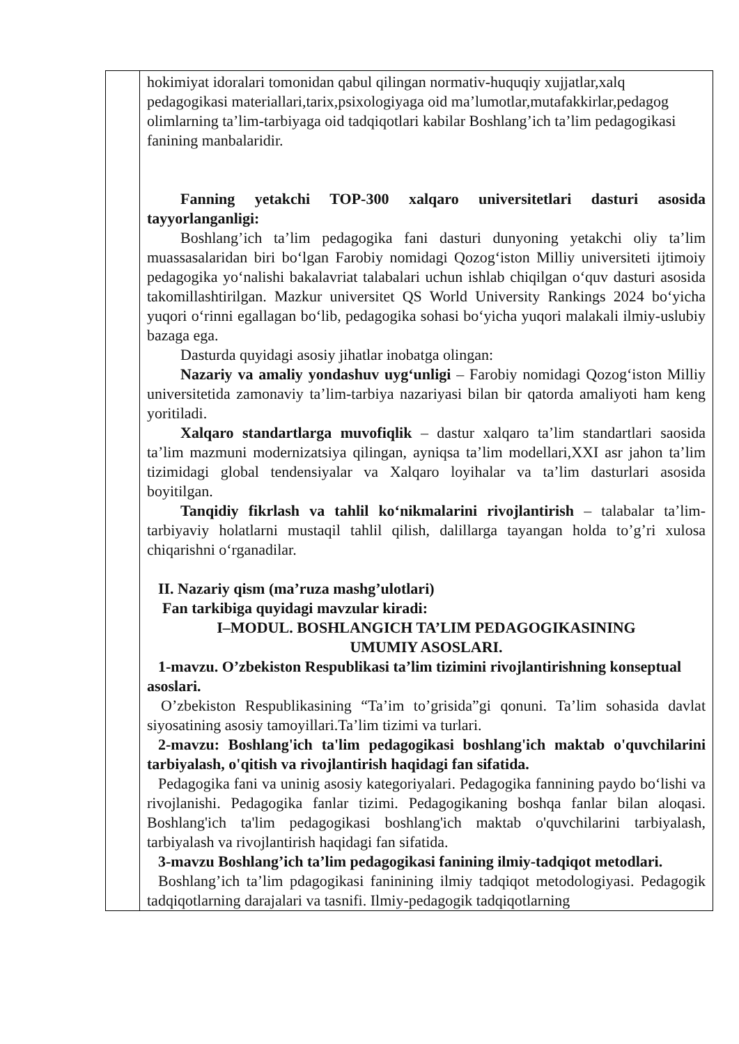| | hokimiyat idoralari tomonidan qabul qilingan normativ-huquqiy xujjatlar,xalq pedagogikasi materiallari,tarix,psixologiyaga oid ma’lumotlar,mutafakkirlar,pedagog olimlarning ta’lim-tarbiyaga oid tadqiqotlari kabilar Boshlang’ich ta’lim pedagogikasi fanining manbalaridir. Fanning yetakchi TOP-300 xalqaro universitetlari dasturi asosida tayyorlanganligi: Boshlang’ich ta’lim pedagogika fani dasturi dunyoning yetakchi oliy ta’lim muassasalaridan biri bo‘lgan Farobiy nomidagi Qozog‘iston Milliy universiteti ijtimoiy pedagogika yo‘nalishi bakalavriat talabalari uchun ishlab chiqilgan o‘quv dasturi asosida takomillashtirilgan. Mazkur universitet QS World University Rankings 2024 bo‘yicha yuqori o‘rinni egallagan bo‘lib, pedagogika sohasi bo‘yicha yuqori malakali ilmiy-uslubiy bazaga ega. Dasturda quyidagi asosiy jihatlar inobatga olingan: Nazariy va amaliy yondashuv uyg‘unligi – Farobiy nomidagi Qozog‘iston Milliy universitetida zamonaviy ta’lim-tarbiya nazariyasi bilan bir qatorda amaliyoti ham keng yoritiladi. Xalqaro standartlarga muvofiqlik – dastur xalqaro ta’lim standartlari saosida ta’lim mazmuni modernizatsiya qilingan, ayniqsa ta’lim modellari,XXI asr jahon ta’lim tizimidagi global tendensiyalar va Xalqaro loyihalar va ta’lim dasturlari asosida boyitilgan. Tanqidiy fikrlash va tahlil ko‘nikmalarini rivojlantirish – talabalar ta’lim-tarbiyaviy holatlarni mustaqil tahlil qilish, dalillarga tayangan holda to’g’ri xulosa chiqarishni o‘rganadilar. II. Nazariy qism (ma’ruza mashg’ulotlari) Fan tarkibiga quyidagi mavzular kiradi: I–MODUL. BOSHLANGICH TA’LIM PEDAGOGIKASINING UMUMIY ASOSLARI. 1-mavzu. O’zbekiston Respublikasi ta’lim tizimini rivojlantirishning konseptual asoslari. O’zbekiston Respublikasining “Ta’im to’grisida”gi qonuni. Ta’lim sohasida davlat siyosatining asosiy tamoyillari.Ta’lim tizimi va turlari. 2-mavzu: Boshlang'ich ta'lim pedagogikasi boshlang'ich maktab o'quvchilarini tarbiyalash, o'qitish va rivojlantirish haqidagi fan sifatida. Pedagogika fani va uninig asosiy kategoriyalari. Pedagogika fannining paydo bo‘lishi va rivojlanishi. Pedagogika fanlar tizimi. Pedagogikaning boshqa fanlar bilan aloqasi. Boshlang'ich ta'lim pedagogikasi boshlang'ich maktab o'quvchilarini tarbiyalash, tarbiyalash va rivojlantirish haqidagi fan sifatida. 3-mavzu Boshlang’ich ta’lim pedagogikasi fanining ilmiy-tadqiqot metodlari. Boshlang’ich ta’lim pdagogikasi faninining ilmiy tadqiqot metodologiyasi. Pedagogik tadqiqotlarning darajalari va tasnifi. Ilmiy-pedagogik tadqiqotlarning |